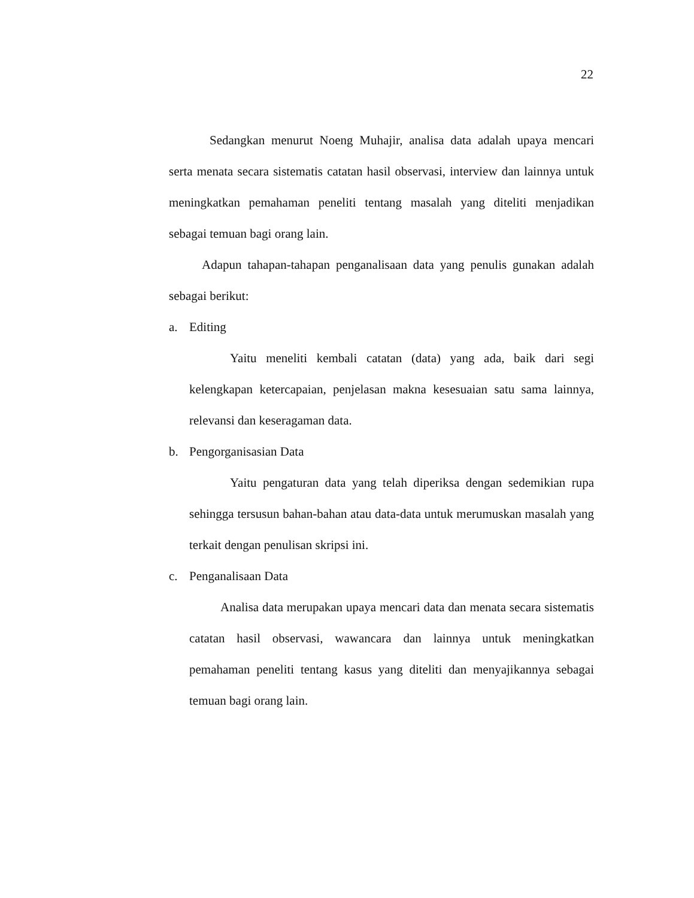22
Sedangkan menurut Noeng Muhajir, analisa data adalah upaya mencari serta menata secara sistematis catatan hasil observasi, interview dan lainnya untuk meningkatkan pemahaman peneliti tentang masalah yang diteliti menjadikan sebagai temuan bagi orang lain.
Adapun tahapan-tahapan penganalisaan data yang penulis gunakan adalah sebagai berikut:
a. Editing
Yaitu meneliti kembali catatan (data) yang ada, baik dari segi kelengkapan ketercapaian, penjelasan makna kesesuaian satu sama lainnya, relevansi dan keseragaman data.
b. Pengorganisasian Data
Yaitu pengaturan data yang telah diperiksa dengan sedemikian rupa sehingga tersusun bahan-bahan atau data-data untuk merumuskan masalah yang terkait dengan penulisan skripsi ini.
c. Penganalisaan Data
Analisa data merupakan upaya mencari data dan menata secara sistematis catatan hasil observasi, wawancara dan lainnya untuk meningkatkan pemahaman peneliti tentang kasus yang diteliti dan menyajikannya sebagai temuan bagi orang lain.